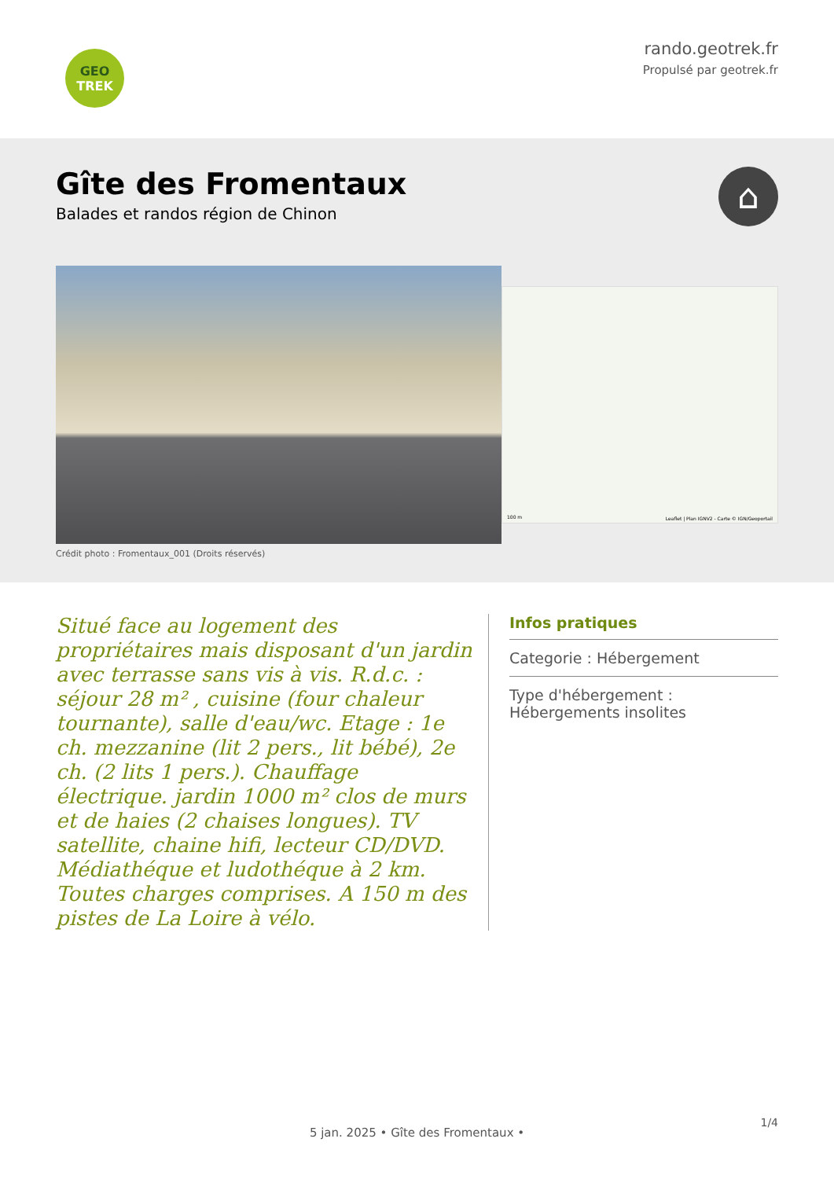GEO
TREK
rando.geotrek.fr
Propulsé par geotrek.fr
Gîte des Fromentaux
Balades et randos région de Chinon
⌂
Crédit photo : Fromentaux_001 (Droits réservés)
Leaflet | Plan IGNV2 - Carte © IGN/Geoportail 100 m
Situé face au logement des propriétaires mais disposant d'un jardin avec terrasse sans vis à vis. R.d.c. : séjour 28 m² , cuisine (four chaleur tournante), salle d'eau/wc. Etage : 1e ch. mezzanine (lit 2 pers., lit bébé), 2e ch. (2 lits 1 pers.). Chauffage électrique. jardin 1000 m² clos de murs et de haies (2 chaises longues). TV satellite, chaine hifi, lecteur CD/DVD. Médiathéque et ludothéque à 2 km. Toutes charges comprises. A 150 m des pistes de La Loire à vélo.
Infos pratiques
Categorie : Hébergement
Type d'hébergement :
Hébergements insolites
1/4
5 jan. 2025 • Gîte des Fromentaux •